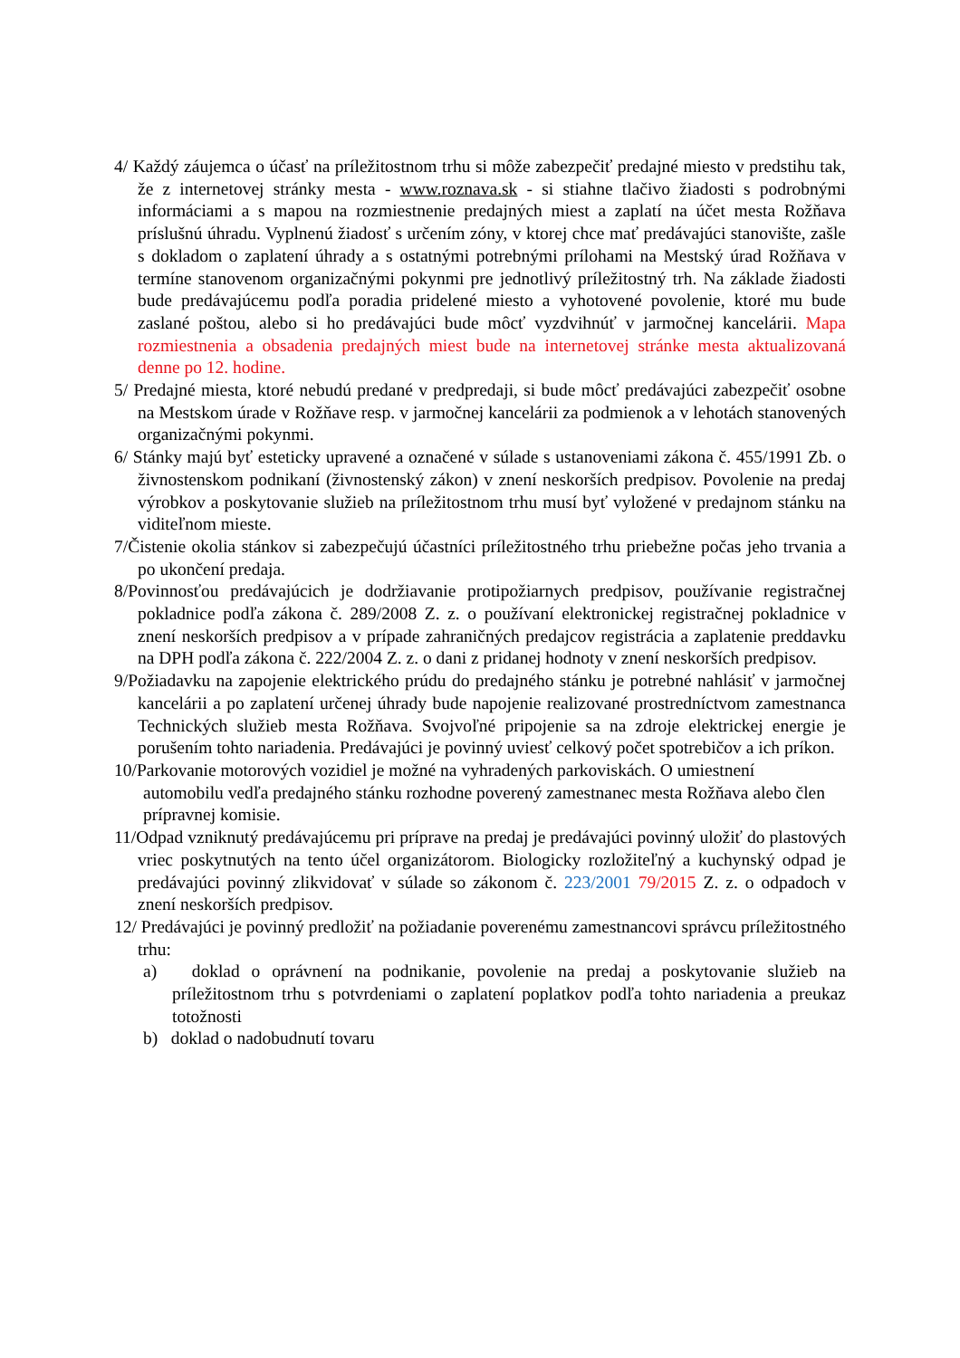4/ Každý záujemca o účasť na príležitostnom trhu si môže zabezpečiť predajné miesto v predstihu tak, že z internetovej stránky mesta - www.roznava.sk - si stiahne tlačivo žiadosti s podrobnými informáciami a s mapou na rozmiestnenie predajných miest a zaplatí na účet mesta Rožňava príslušnú úhradu. Vyplnenú žiadosť s určením zóny, v ktorej chce mať predávajúci stanovište, zašle s dokladom o zaplatení úhrady a s ostatnými potrebnými prílohami na Mestský úrad Rožňava v termíne stanovenom organizačnými pokynmi pre jednotlivý príležitostný trh. Na základe žiadosti bude predávajúcemu podľa poradia pridelené miesto a vyhotovené povolenie, ktoré mu bude zaslané poštou, alebo si ho predávajúci bude môcť vyzdvihnúť v jarmočnej kancelárii. Mapa rozmiestnenia a obsadenia predajných miest bude na internetovej stránke mesta aktualizovaná denne po 12. hodine.
5/ Predajné miesta, ktoré nebudú predané v predpredaji, si bude môcť predávajúci zabezpečiť osobne na Mestskom úrade v Rožňave resp. v jarmočnej kancelárii za podmienok a v lehotách stanovených organizačnými pokynmi.
6/ Stánky majú byť esteticky upravené a označené v súlade s ustanoveniami zákona č. 455/1991 Zb. o živnostenskom podnikaní (živnostenský zákon) v znení neskorších predpisov. Povolenie na predaj výrobkov a poskytovanie služieb na príležitostnom trhu musí byť vyložené v predajnom stánku na viditeľnom mieste.
7/Čistenie okolia stánkov si zabezpečujú účastníci príležitostného trhu priebežne počas jeho trvania a po ukončení predaja.
8/Povinnosťou predávajúcich je dodržiavanie protipožiarnych predpisov, používanie registračnej pokladnice podľa zákona č. 289/2008 Z. z. o používaní elektronickej registračnej pokladnice v znení neskorších predpisov a v prípade zahraničných predajcov registrácia a zaplatenie preddavku na DPH podľa zákona č. 222/2004 Z. z. o dani z pridanej hodnoty v znení neskorších predpisov.
9/Požiadavku na zapojenie elektrického prúdu do predajného stánku je potrebné nahlásiť v jarmočnej kancelárii a po zaplatení určenej úhrady bude napojenie realizované prostredníctvom zamestnanca Technických služieb mesta Rožňava. Svojvoľné pripojenie sa na zdroje elektrickej energie je porušením tohto nariadenia. Predávajúci je povinný uviesť celkový počet spotrebičov a ich príkon.
10/Parkovanie motorových vozidiel je možné na vyhradených parkoviskách. O umiestnení automobilu vedľa predajného stánku rozhodne poverený zamestnanec mesta Rožňava alebo člen prípravnej komisie.
11/Odpad vzniknutý predávajúcemu pri príprave na predaj je predávajúci povinný uložiť do plastových vriec poskytnutých na tento účel organizátorom. Biologicky rozložiteľný a kuchynský odpad je predávajúci povinný zlikvidovať v súlade so zákonom č. 223/2001 79/2015 Z. z. o odpadoch v znení neskorších predpisov.
12/ Predávajúci je povinný predložiť na požiadanie poverenému zamestnancovi správcu príležitostného trhu:
a) doklad o oprávnení na podnikanie, povolenie na predaj a poskytovanie služieb na príležitostnom trhu s potvrdeniami o zaplatení poplatkov podľa tohto nariadenia a preukaz totožnosti
b) doklad o nadobudnutí tovaru